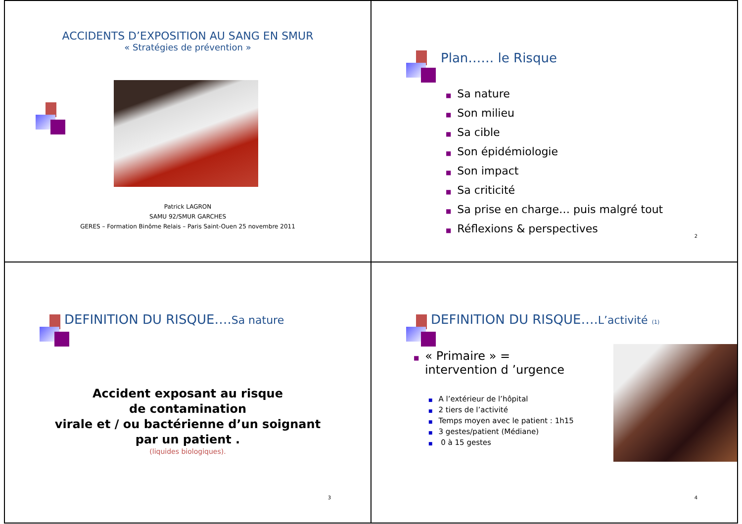ACCIDENTS D’EXPOSITION AU SANG EN SMUR
« Stratégies de prévention »
Patrick LAGRON
SAMU 92/SMUR GARCHES
GERES – Formation Binôme Relais – Paris Saint-Ouen 25 novembre 2011
Plan…… le Risque
■ Sa nature
■ Son milieu
■ Sa cible
■ Son épidémiologie
■ Son impact
■ Sa criticité
■ Sa prise en charge… puis malgré tout
■ Réflexions & perspectives
2
DEFINITION DU RISQUE….Sa nature
Accident exposant au risque
de contamination
virale et / ou bactérienne d’un soignant
par un patient .
(liquides biologiques).
3
DEFINITION DU RISQUE….L’activité (1)
■ « Primaire » =
intervention d ’urgence
■ A l’extérieur de l’hôpital
■ 2 tiers de l’activité
■ Temps moyen avec le patient : 1h15
■ 3 gestes/patient (Médiane)
■ 0 à 15 gestes
4